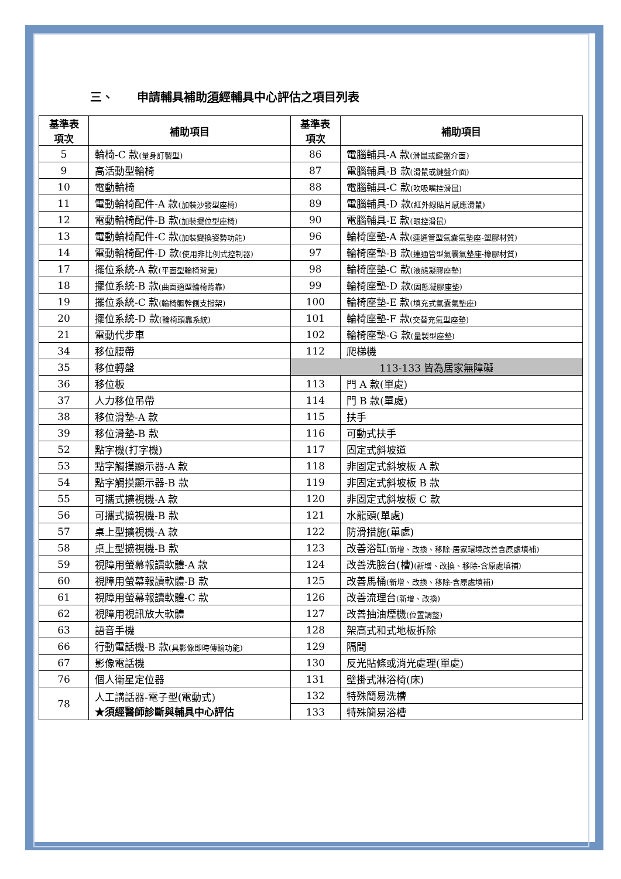三、　　申請輔具補助須經輔具中心評估之項目列表
| 基準表 項次 | 補助項目 | 基準表 項次 | 補助項目 |
| --- | --- | --- | --- |
| 5 | 輪椅-C 款 (量身訂製型) | 86 | 電腦輔具-A 款 (滑鼠或鍵盤介面) |
| 9 | 高活動型輪椅 | 87 | 電腦輔具-B 款 (滑鼠或鍵盤介面) |
| 10 | 電動輪椅 | 88 | 電腦輔具-C 款 (吹吸嘴控滑鼠) |
| 11 | 電動輪椅配件-A 款 (加裝沙發型座椅) | 89 | 電腦輔具-D 款 (紅外線貼片感應滑鼠) |
| 12 | 電動輪椅配件-B 款 (加裝擺位型座椅) | 90 | 電腦輔具-E 款 (眼控滑鼠) |
| 13 | 電動輪椅配件-C 款 (加裝變換姿勢功能) | 96 | 輪椅座墊-A 款 (連通管型氣囊氣墊座-塑膠材質) |
| 14 | 電動輪椅配件-D 款 (使用非比例式控制器) | 97 | 輪椅座墊-B 款 (連通管型氣囊氣墊座-橡膠材質) |
| 17 | 擺位系統-A 款 (平面型輪椅背靠) | 98 | 輪椅座墊-C 款 (液態凝膠座墊) |
| 18 | 擺位系統-B 款 (曲面適型輪椅背靠) | 99 | 輪椅座墊-D 款 (固態凝膠座墊) |
| 19 | 擺位系統-C 款 (輪椅軀幹側支撐架) | 100 | 輪椅座墊-E 款 (填充式氣囊氣墊座) |
| 20 | 擺位系統-D 款 (輪椅頭靠系統) | 101 | 輪椅座墊-F 款 (交替充氣型座墊) |
| 21 | 電動代步車 | 102 | 輪椅座墊-G 款 (量製型座墊) |
| 34 | 移位腰帶 | 112 | 爬梯機 |
| 35 | 移位轉盤 | 113-133 皆為居家無障礙 | |
| 36 | 移位板 | 113 | 門 A 款(單處) |
| 37 | 人力移位吊帶 | 114 | 門 B 款(單處) |
| 38 | 移位滑墊-A 款 | 115 | 扶手 |
| 39 | 移位滑墊-B 款 | 116 | 可動式扶手 |
| 52 | 點字機(打字機) | 117 | 固定式斜坡道 |
| 53 | 點字觸摸顯示器-A 款 | 118 | 非固定式斜坡板 A 款 |
| 54 | 點字觸摸顯示器-B 款 | 119 | 非固定式斜坡板 B 款 |
| 55 | 可攜式擴視機-A 款 | 120 | 非固定式斜坡板 C 款 |
| 56 | 可攜式擴視機-B 款 | 121 | 水龍頭(單處) |
| 57 | 桌上型擴視機-A 款 | 122 | 防滑措施(單處) |
| 58 | 桌上型擴視機-B 款 | 123 | 改善浴缸 (新增、改換、移除-居家環境改善含原處填補) |
| 59 | 視障用螢幕報讀軟體-A 款 | 124 | 改善洗臉台(槽) (新增、改換、移除-含原處填補) |
| 60 | 視障用螢幕報讀軟體-B 款 | 125 | 改善馬桶 (新增、改換、移除-含原處填補) |
| 61 | 視障用螢幕報讀軟體-C 款 | 126 | 改善流理台 (新增、改換) |
| 62 | 視障用視訊放大軟體 | 127 | 改善抽油煙機 (位置調整) |
| 63 | 語音手機 | 128 | 架高式和式地板拆除 |
| 66 | 行動電話機-B 款 (具影像即時傳輸功能) | 129 | 隔間 |
| 67 | 影像電話機 | 130 | 反光貼條或消光處理(單處) |
| 76 | 個人衛星定位器 | 131 | 壁掛式淋浴椅(床) |
| 78 | 人工講話器-電子型(電動式) ★須經醫師診斷與輔具中心評估 | 132 | 特殊簡易洗槽 |
| | | 133 | 特殊簡易浴槽 |